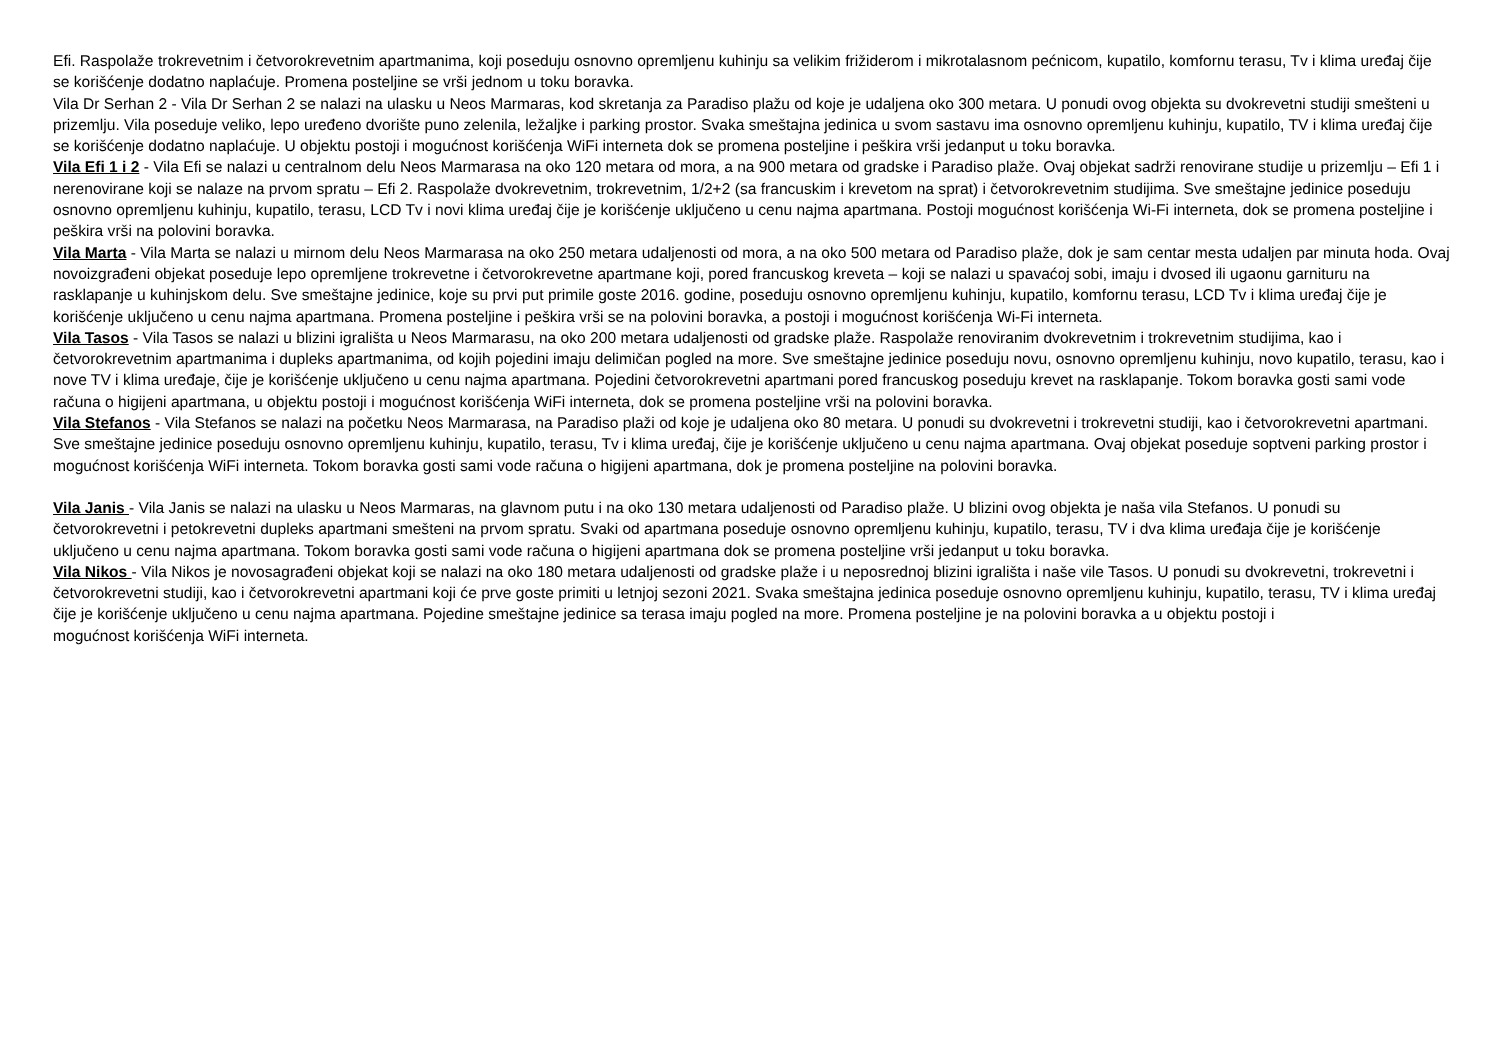Efi. Raspolaže trokrevetnim i četvorokrevetnim apartmanima, koji poseduju osnovno opremljenu kuhinju sa velikim frižiderom i mikrotalasnom pećnicom, kupatilo, komfornu terasu, Tv i klima uređaj čije se korišćenje dodatno naplaćuje. Promena posteljine se vrši jednom u toku boravka.
Vila Dr Serhan 2 - Vila Dr Serhan 2 se nalazi na ulasku u Neos Marmaras, kod skretanja za Paradiso plažu od koje je udaljena oko 300 metara. U ponudi ovog objekta su dvokrevetni studiji smešteni u prizemlju. Vila poseduje veliko, lepo uređeno dvorište puno zelenila, ležaljke i parking prostor. Svaka smeštajna jedinica u svom sastavu ima osnovno opremljenu kuhinju, kupatilo, TV i klima uređaj čije se korišćenje dodatno naplaćuje. U objektu postoji i mogućnost korišćenja WiFi interneta dok se promena posteljine i peškira vrši jedanput u toku boravka.
Vila Efi 1 i 2 - Vila Efi se nalazi u centralnom delu Neos Marmarasa na oko 120 metara od mora, a na 900 metara od gradske i Paradiso plaže. Ovaj objekat sadrži renovirane studije u prizemlju – Efi 1 i nerenovirane koji se nalaze na prvom spratu – Efi 2. Raspolaže dvokrevetnim, trokrevetnim, 1/2+2 (sa francuskim i krevetom na sprat) i četvorokrevetnim studijima. Sve smeštajne jedinice poseduju osnovno opremljenu kuhinju, kupatilo, terasu, LCD Tv i novi klima uređaj čije je korišćenje uključeno u cenu najma apartmana. Postoji mogućnost korišćenja Wi-Fi interneta, dok se promena posteljine i peškira vrši na polovini boravka.
Vila Marta - Vila Marta se nalazi u mirnom delu Neos Marmarasa na oko 250 metara udaljenosti od mora, a na oko 500 metara od Paradiso plaže, dok je sam centar mesta udaljen par minuta hoda. Ovaj novoizgrađeni objekat poseduje lepo opremljene trokrevetne i četvorokrevetne apartmane koji, pored francuskog kreveta – koji se nalazi u spavaćoj sobi, imaju i dvosed ili ugaonu garnituru na rasklapanje u kuhinjskom delu. Sve smeštajne jedinice, koje su prvi put primile goste 2016. godine, poseduju osnovno opremljenu kuhinju, kupatilo, komfornu terasu, LCD Tv i klima uređaj čije je korišćenje uključeno u cenu najma apartmana. Promena posteljine i peškira vrši se na polovini boravka, a postoji i mogućnost korišćenja Wi-Fi interneta.
Vila Tasos - Vila Tasos se nalazi u blizini igrališta u Neos Marmarasu, na oko 200 metara udaljenosti od gradske plaže. Raspolaže renoviranim dvokrevetnim i trokrevetnim studijima, kao i četvorokrevetnim apartmanima i dupleks apartmanima, od kojih pojedini imaju delimičan pogled na more. Sve smeštajne jedinice poseduju novu, osnovno opremljenu kuhinju, novo kupatilo, terasu, kao i nove TV i klima uređaje, čije je korišćenje uključeno u cenu najma apartmana. Pojedini četvorokrevetni apartmani pored francuskog poseduju krevet na rasklapanje. Tokom boravka gosti sami vode računa o higijeni apartmana, u objektu postoji i mogućnost korišćenja WiFi interneta, dok se promena posteljine vrši na polovini boravka.
Vila Stefanos - Vila Stefanos se nalazi na početku Neos Marmarasa, na Paradiso plaži od koje je udaljena oko 80 metara. U ponudi su dvokrevetni i trokrevetni studiji, kao i četvorokrevetni apartmani. Sve smeštajne jedinice poseduju osnovno opremljenu kuhinju, kupatilo, terasu, Tv i klima uređaj, čije je korišćenje uključeno u cenu najma apartmana. Ovaj objekat poseduje soptveni parking prostor i mogućnost korišćenja WiFi interneta. Tokom boravka gosti sami vode računa o higijeni apartmana, dok je promena posteljine na polovini boravka.
Vila Janis - Vila Janis se nalazi na ulasku u Neos Marmaras, na glavnom putu i na oko 130 metara udaljenosti od Paradiso plaže. U blizini ovog objekta je naša vila Stefanos. U ponudi su četvorokrevetni i petokrevetni dupleks apartmani smešteni na prvom spratu. Svaki od apartmana poseduje osnovno opremljenu kuhinju, kupatilo, terasu, TV i dva klima uređaja čije je korišćenje uključeno u cenu najma apartmana. Tokom boravka gosti sami vode računa o higijeni apartmana dok se promena posteljine vrši jedanput u toku boravka.
Vila Nikos - Vila Nikos je novosagrađeni objekat koji se nalazi na oko 180 metara udaljenosti od gradske plaže i u neposrednoj blizini igrališta i naše vile Tasos. U ponudi su dvokrevetni, trokrevetni i četvorokrevetni studiji, kao i četvorokrevetni apartmani koji će prve goste primiti u letnjoj sezoni 2021. Svaka smeštajna jedinica poseduje osnovno opremljenu kuhinju, kupatilo, terasu, TV i klima uređaj čije je korišćenje uključeno u cenu najma apartmana. Pojedine smeštajne jedinice sa terasa imaju pogled na more. Promena posteljine je na polovini boravka a u objektu postoji i
mogućnost korišćenja WiFi interneta.